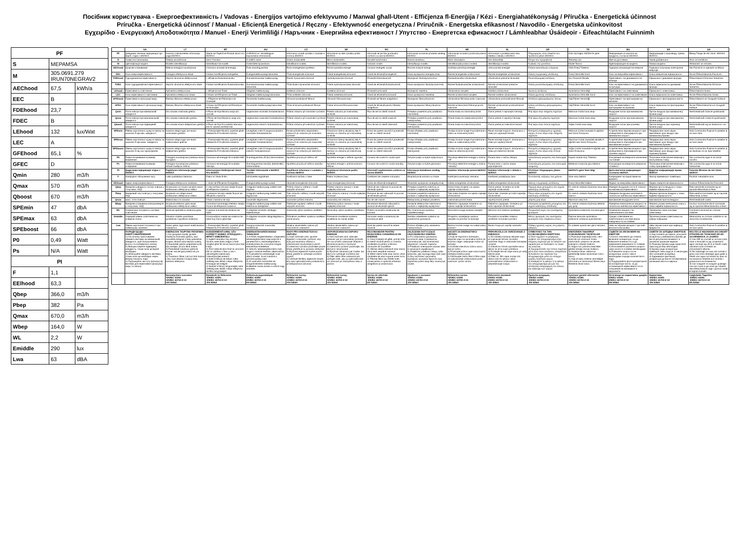Посібник користувача - Енергоефективність / Vadovas - Energijos vartojimo efektyvumo / Manwal għall-Utent - Effiċjenza fl-Enerġija / Kézi - Energiahatékonyság / Příručka - Energetická účinnost
Príručka - Energetická účinnosť / Manual - Eficiență Energetică / Ręczny - Efektywność energetyczna / Priručnik - Energetska efikasnost / Navodilo - Energetska učinkovitost
Εγχειρίδιο - Ενεργειακή Αποδοτικότητα / Manuel - Enerji Verimliliği / Наръчник - Енергийна ефективност / Упутство - Енергетска ефикасност / Lámhleabhar Úsáideoir - Éifeachtúlacht Fuinnimh
| PF | | |
| --- | --- | --- |
| S | MEPAMSA | |
| M | 305.0691.279 IRUN70NEGRAV2 | |
| AEChood | 67,5 | kWh/a |
| EEC | B | |
| FDEhood | 23,7 | |
| FDEC | B | |
| LEhood | 132 | lux/Wat |
| LEC | A | |
| GFEhood | 65,1 | % |
| GFEC | D | |
| Qmin | 280 | m3/h |
| Qmax | 570 | m3/h |
| Qboost | 670 | m3/h |
| SPEmin | 47 | dbA |
| SPEmax | 63 | dbA |
| SPEboost | 66 | dbA |
| P0 | 0,49 | Watt |
| Ps | N/A | Watt |
| PI | | |
| F | 1,1 | |
| EElhood | 63,3 | |
| Qbep | 366,0 | m3/h |
| Pbep | 382 | Pa |
| Qmax | 670,0 | m3/h |
| Wbep | 164,0 | W |
| WL | 2,2 | W |
| Emiddle | 290 | lux |
| Lwa | 63 | dBA |
| | UA | LT | MT | HU | CZ | SK | RO | PL | HR | SL | GR | TR | BG | SR | GA |
| --- | --- | --- | --- | --- | --- | --- | --- | --- | --- | --- | --- | --- | --- | --- | --- |
| PF | Довідкова технічна інформація про виріб, згідно з 65/2014 | Gaminio mikrokortelės informacija pagal 65/2014 | Skeda tat-Tagħrif tal-Prodott skont nru 65/2014 | A 65/2014 sz. terméklappal kapcsolatos információk | Informace o kartě výrobku v souladu s normou 65/2014 | Informácie na liste výrobku podľa 65/2014 | Informații de pe fișa produsului conform cu norma 65/2014 | Informacje na karcie produktu według 65/2014 | Informacije na kartici proizvoda prema 65/2014 | Informacije o podatkovnem listu izdelka v skladu s 65/2014 | Πληροφορίες στην πλακέτα του προϊόντος βάσει 65/2014 | Ürün fişi bilgisi, 65/2014'e göre | Информация за картата на продукта, съгласно 65/2014 | Информације о производу, према 65/2014 | Bileog Táirge de réir Uimh. 65/2014 |
| S | Назва постачальника | Tiekėjo pavadinimas | Isem il-fornitur | A szállító neve | Jméno dodavatele | Meno dodávateľa | Numele furnizorului | Nazwa dostawcy | Naziv dobavljača | Ime dobavitelja | Όνομα του προμηθευτή | Tedarikçi adı | Име на доставчик | Назив добављача | Ainm an tsoláthraí |
| M | Ідентифікація моделі | Modelio identifikacija | Identifikatur tal-mudell | A készülék típusszáma | Identifikace modelu | Identifikácia modelu | Indicativ model | Identyfikacja modelu | Identifikacijski podaci modela | Identifikacija modela | Κωδικός του μοντέλου | Model Tanımı | Идентификация на модела | Ознака модела | Aitheantóir an mhúnla |
| AEChood | Щорічне споживання | Metinis energijos suvartojimas | Il-konsum annwali tal-enerġija | Éves áramfogyasztás | Roční energetická spotřeba | Ročná spotreba energie | Consum energetic anual | Roczne zużycie energii | Godišnja potrošnja energije | Letna poraba energije | Ετήσια κατανάλωση ενέργειας | Yıllık Enerji Tüketimi | Годишна консумация на енергия | Годишња потрошња електричне енергије | Ídiú Fuinnimh in aghaidh na Bliana |
| EEC | Клас енергоефективності | Energijos efektyvumo klasė | Il-klassi tal-effiċjenza enerġetika | Energiahatékonysági besorolás | Třída energetické účinnosti | Trieda energetickej účinnosti | Clasă de eficiență energetică | Klasa wydajności energetycznej | Razred energetske učinkovitosti | Razred energetske učinkovitosti | Κλάση ενεργειακής απόδοσης | Enerji Verimlilik Sınıfı | Клас на енергийна ефективност | Класа енергетске ефикасности | Aicme Éifeachtúlachta Fuinnimh |
| FDEhood | Гідродинамічна ефективність | Skysčio dinaminis efektyvumas | L-effiċjenza fluwidodinamika | Áramlásdinamikai hatékonyság | Fluidní dynamická účinnost | Hydrodynamická účinnosť | Eficiență fluidodinamică | Wydajność fluidodynamiczna | Fluidodinamička učinkovitost | Učinkovitost pretočne dinamike | Ρευστοδυναμική απόδοση | Sıvı Dinamik Etkinlik | Ефективност на динамиката на флуида | Ефикасност динамике флуида | Éifeachtúlacht Dinimice Sreabhán |
| FDEC | Клас гідродинамічної ефективності | Skysčio dinaminio efektyvumo klasė | Il-klassi tal-effiċjenza fluwidodinamika | Áramlásdinamikai hatékonysági besorolás | Třída fluidní dynamické účinnosti | Trieda hydrodynamickej účinnosti | Clasă de eficiență fluidodinamică | Klasa wydajności fluidodynamicznej | Razred fluidodinamičke učinkovitosti | Razred učinkovitosti pretočne dinamike | Κλάση ρευστοδυναμικής απόδοσης | Enerji Verimlilik Sınıfı | Клас на ефективност на динамиката на флуида | Класа ефикасности динамике флуида | Aicme Éifeachtúlachta Dinimice Sreabhán |
| LEhood | Ефективність освітлення | Apšvietimo efektyvumas | L-effiċjenza tat-Tidwil | Világítási hatékonyság | Světelná účinnost | Svetelná účinnosť | Eficiență luminoasă | Wydajność świetlna | Učinkovitost rasvjete | Svetilna učinkovitost | Φωτεινή απόδοση | Aydınlatma Verimliliği | Ефективност на осветяване | Ефикасност осветљења | Éifeachtúlacht Solais |
| LEC | Клас ефективності освітлення | Apšvietimo efektyvumo klasė | Il-Klassi tal-Effiċjenza tat-Tidwil | Világítási hatékonysági besorolás | Třída světelné účinnosti | Trieda svetelnej účinnosti | Clasă de eficiență luminoasă | Klasa wydajności świetlnej | Razred učinkovitosti rasvjete | Razred svetilne učinkovitosti | Κλάση φωτεινής απόδοσης | Aydınlatma Verimlilik Sınıfı | Клас на ефективност на осветяване | Класа ефикасности осветљења | Aicme Éifeachtúlachta Solais |
| GFEhood | Ефективність фільтрації жиру | Riebalų filtravimo efektyvumas | L-Effiċjenza tal-Filtrazzjoni tal-Grassijiet | Zsírszűrési hatékonyság | Účinnost protitukové filtrace | Účinnosť filtrovania tuku | Eficiență de filtrare antigrăsimi | Wydajność filtracji tłuszczu | Učinkovitost filtriranja protiv masnoće | Učinkovitost protimaščobne filtracije | Απόδοση φιλτραρίσματος λίπους | Yağ Filtresi Verimliliği | Ефективност на филтриране на мазнини | Ефикасност филтрирања масти | Éifeachtúlacht um Scagadh Gréisce |
| GFEC | Клас ефективності фільтрації жиру | Riebalų filtravimo efektyvumo klasė | Il-Klassi tal-Effiċjenza tal-Filtrazzjoni tal-Grassijiet | Zsírszűrési hatékonysági besorolás | Třída účinnosti protitukové filtrace | Trieda účinnosti filtrovania tuku | Clasă de eficiență pentru filtrarea antigrăsimi | Klasa wydajności filtracji tłuszczu | Razred učinkovitosti filtriranja protiv masnoće | Razred učinkovitosti protimaščobne filtracije | Κλάση απόδοσης φιλτραρίσματος λίπους | Yağ Filtresi Verimlilik Sınıfı | Клас на ефективност на филтриране на мазнини | Класа ефикасности филтрирања масти | Aicme Éifeachtúlachta um Scagadh Gréisce |
| Qmin | Потік повітря при мінімальній швидкості | Oro srautas minimaliu greičiu | Il-Fluss tal-Arja Minimu waqt użu normali | Légáramlás minimális fordulatszámon | Průtok vzduchu při minimální rychlosti | Prietok vzduchu pri minimálnej rýchlosti | Flux de aer la viteză minimă | Przepływ powietrza przy prędkości minimalnej | Protok zraka na minimalnoj brzini | Zračni pretok z najmanjšo hitrostjo | Ροή αέρα στην ελάχιστη ταχύτητα | Minimum hızda hava akışı | Въздушен поток при минимална скорост | Проток ваздуха при минималној брзини рада | Aershreabhadh Íosta le gnáthúsáid |
| Qmax | Потік повітря при максимальній швидкості | Oro srautas maksimaliu greičiu | Il-Fluss tal-Arja Massimu waqt użu normali | Légáramlás maximális fordulatszámon | Průtok vzduchu při maximální rychlosti | Prietok vzduchu pri maximálnej rýchlosti | Flux de aer la viteză maximă | Przepływ powietrza przy prędkości maksymalnej | Protok zraka na maksimalnoj brzini | Zračni pretok z največjo hitrostjo | Ροή αέρα στη μέγιστη ταχύτητα | Maximum hızda hava akışı | Въздушен поток при максимална скорост | Проток ваздуха при максималној брзини рада | Aershreabhadh Uasta le gnáthúsáid |
| Qboost | Потік повітря при підвищеній швидкості | Oro srautas esant didėjančiam greičiui | Il-Fluss tal-Arja fil-modalità intensiva jew ta' qawwa addizzjonali | Légáramlás intenzív fordulatszámon | Průtok vzduchu při intenzivní rychlosti | Prietok vzduchu pri intenzívnej rýchlosti | Flux de aer la viteză intensivă | Przepływ powietrza przy prędkości intensywnej | Protok zraka na intenzivnoj brzini | Zračni pretok pri intenzivni hitrosti | Ροή αέρα στην έντονη ταχύτητα | Yoğun hızda hava akışı | Въздушен поток при усилена скорост | Проток ваздуха при појачаној брзини рада | Aershreabhadh ag an diansocrú / an socrú |
| SPEmin | Рівень акустичного шуму в повітрі за шкалою A при мін. швидкості. | Garsinio slėgio lygis ore esant minimaliam greičiui | L-Emissjonijiet Akustiċi, ippeżati għall-frekwenza A fil-veloċità minima | Levegőben mért A hangnyomásszint minimális fordulatszámon | Emise průměrného akustického výkonu A do vzduchu při minimální rychlosti | Vzduchom šírený akustický tlak A meraný vo vzduchu pri minimálnej rýchlosti | Emisii de putere sonoră A ponderată la aer cu viteză minimă | Emisja dźwięku przy prędkości minimalnej | Emisija zvučne snage A-ponderirane u zraku na minimalnoj brzini | Raven emisije hrupa A, izračunana v zraku pri najmanjši hitrosti | Εκπομπή σταθμισμένης ηχητικής ισχύος A στον αέρα στην ελάχιστη ταχύτητα | Minimum hızda havadaki A-ağırlıklı ses Gücü Emisyonu | A-претеглена звукова мощност при изхвърляне в атмосферата при минимална скорост | Пондерисана снага звука емитованог кроз ваздух при минималној брзини | Astú Cumhachta Fuaime A-ualaithe ar an luas íosta |
| SPEmax | Рівень акустичного шуму в повітрі за шкалою A при макс. швидкості. | Garsinio slėgio lygis ore esant maksimaliam greičiui | L-Emissjonijiet Akustiċi, ippeżati għall-frekwenza A fil-veloċità massima | Levegőben mért A hangnyomásszint maximális fordulatszámon | Emise průměrného akustického výkonu A do vzduchu při maximální rychlosti | Vzduchom šírený akustický tlak A meraný vo vzduchu pri maximálnej rýchlosti | Emisii de putere sonoră A ponderată la aer cu viteză maximă | Emisja dźwięku przy prędkości maksymalnej | Emisija zvučne snage A-ponderirane u zraku na maksimalnoj brzini | Raven emisije hrupa A, izračunana v zraku pri največji hitrosti | Εκπομπή σταθμισμένης ηχητικής ισχύος A στον αέρα στη μέγιστη ταχύτητα | Maximum hızda havadaki akustik A-ağırlıklı ses Gücü Emisyonu | A-претеглена звукова мощност при изхвърляне в атмосферата при максимална скорост | Пондерисана снага звука емитованог кроз ваздух при максималној брзини | Astú Cumhachta Fuaime A-ualaithe ar an luas uasta |
| SPEboost | Рівень акустичного шуму в повітрі за шкалою A під час прискорення. | Garsinio slėgio lygis ore esant didėjančiam greičiui | L-Emissjonijiet Akustiċi, ippeżati għall-frekwenza A fil-veloċità intensiva | Levegőben mért A hangnyomásszint intenzív fordulatszámon | Emise průměrného akustického výkonu A do vzduchu při intenzivní rychlosti | Vzduchom šírený akustický tlak A meraný vo vzduchu pri intenzívnej rýchlosti | Emisii de putere sonoră A ponderată la aer cu viteză intensivă | Emisja dźwięku przy prędkości intensywnej | Emisija zvučne snage A-ponderirane u zraku na intenzivnoj brzini | Raven emisije hrupa A, izračunana v zraku pri intenzivni hitrosti | Εκπομπή σταθμισμένης ηχητικής ισχύος A στον αέρα στην έντονη ταχύτητα | Yoğun hızda havadaki A-ağırlıklı ses Gücü Emisyonu | A-претеглена звукова мощност при изхвърляне в атмосферата при усилена скорост | Пондерисана снага звука емитованог кроз ваздух при појачаној брзини | Astú Cumhachta Fuaime A-ualaithe ar an dianluas nó an luas treisithe |
| P0 | Енергоспоживання в режимі вимкнення | Energijos suvartojimas prietaisui esant išjungtam | Il-konsum tal-enerġija fil-modalità Mitfi | Áramfogyasztás off (ki) üzemmódban | Spotřeba proudu při režimu off | Spotreba energie v režime vypnutia | Consum de curent în modul oprit | Zużycie prądu w trybie wyłączonym | Potrošnja električne energije u načinu "off" | Poraba toka v načinu izklopa | Κατανάλωση ρεύματος στη λειτουργία off | Kapalı modda Güç Tüketimi | Консумация на енергия в изключено състояние | Потрошња електричне енергије у искљученом стању | Ídiú cumhachta agus é sa mhód múchta |
| Ps | Енергоспоживання в режимі очікування | Energijos suvartojimas prietaisui dirbant budėjimo režimu | Il-konsum tal-enerġija fil-modalità Stennija | Áramfogyasztás standby (készenléti) üzemmódban | Spotřeba proudu při režimu standby | Spotreba energie v pohotovostnom režime | Consum de curent în modul standby | Zużycie prądu w trybie gotowości | Potrošnja električne energije u načinu "standby" | Poraba toka v načinu stanja pripravljenosti | Κατανάλωση ρεύματος στη λειτουργία αναμονής | Bekleme modunda güç tüketimi | Консумация на енергия в режим на готовност | Потрошња електричне енергије у стању приправности | Ídiú cumhachta agus é sa mhód fuireachais |
| PI | Додаткова інформація згідно з 66/2014 | Papildoma informacija pagal 66/2014 | Informazzjoni Addizzjonali skont Nru 66/2014 | További információk a 66/2014 szerint | Doplňkové informace v souladu s normou 66/2014 | Doplnkové informácie podľa 66/2014 | Informații suplimentare conform cu norma 66/2014 | Informacje dodatkowe według 66/2014 | Dodatne informacije prema 66/2014 | Dodatne informacije v skladu s 66/2014 | Επιπλέον πληροφορίες βάσει 66/2014 | 66/2014'e göre ilave bilgi | Допълнителна информация съгласно 66/2014 | Додатне информације према 66/2014 | Faisnéis Bhreise de réir Uimh. 66/2014 |
| F | Коефіцієнт збільшення часу | Laiko padidėjimo faktorius | Fattur ta' żieda fil-ħin | Időnövelési együttható | Koeficient nárůstu v čase | Faktor zvýšenia času | Coeficient de creștere a timpului | Współczynnik wzrostu w czasie | Koeficijent povećanja vremena | Koeficient podaljšanja časa | Συντελεστής αύξησης του χρόνου | Süre artış faktörü | Коефициент на нарастване на времето | Фактор временског повећања | Fachtóir méadaithe ama |
| EElhood | Індекс енергоефективності | Energijos efektyvumo indeksas | L-Indiċi tal-Effiċjenza Enerġetika | Energiahatékonysági mutató | Ukazatel energetické účinnosti | Index energetickej účinnosti | Indice de eficiență energetică | Wskaźnik wydajności energetycznej | Indeks energetske učinkovitosti | Indeks energetske učinkovitosti | Δείκτης ενεργειακής απόδοσης | Enerji Verimlilik İndeksi | Индекс на енергийна ефективност | Индекс енергетске ефикасности | Innéacs Éifeachtúlachta Fuinnimh |
| Qbep | Виміряна швидкість потоку повітря у точці макс. ККД | Išmatuotas oro srauto santykis esant didžiausiam efektyvumo taškui | Ir-rata tal-fluss tal-arja mkejla fil-punt tal-effiċjenza massima | A legjobb hatékonyság mellett mért légáram | Průtok vzduchu měřený v bodě nejvyšší účinnosti | Prietok vzduchu meraný v bode najlepšej účinnosti | Debit de aer măsurat în punctul de eficiență optimă | Przepływ powietrza mierzony w punkcie o najlepszej wydajności | Dotok zraka izmjeren na mjestu najbolje učinkovitosti | Zračni pretok, izmerjen pri točki največje učinkovitosti | Παροχή αέρα μετρημένη στο σημείο καλύτερης απόδοσης | En verimli noktada ölçülmüş hava akış oranı | Измерен въздушен поток в точката на най-висока ефективност | Мерени проток ваздуха у тачки највеће ефикасности | Ráta aersreafa tomhaiste ag an bpointe éifeachtúla is fearr |
| Pbep | Виміряний тиск повітря у точці макс. ККД | Išmatuoto oro slėgis esant didžiausiam efektyvumo taškui | Il-pressjoni tal-arja mkejla fil-punt tal-effiċjenza massima | A legjobb hatékonyság mellett mért légnyomás | Tlak vzduchu měřený v bodě nejvyšší účinnosti | Tlak vzduchu meraný v bode najlepšej účinnosti | Presiune de aer măsurată în punctul de eficiență optimă | Ciśnienie powietrza mierzone w punkcie o najlepszej wydajności | Tlak zraka izmjeren na mjestu najbolje učinkovitosti | Zračni tlak, izmerjen pri točki največje učinkovitosti | Πίεση αέρα μετρημένη στο σημείο καλύτερης απόδοσης | En verimli noktada ölçülmüş hava basıncı | Измерено въздушно налягане в точката на най-висока ефективност | Мерени притисак ваздуха у тачки највеће ефикасности | Ráta aerbhrú tomhaiste ag an bpointe éifeachtúla is fearr |
| Qmax | макс. потік повітря | Maksimalus oro srautas | Il-fluss massimu tal-arja | maximális légáramlás | maximální průtok vzduchu | maximálny tok vzduchu | flux de aer maxim | Maksymalny przepływ powietrza | maksimalni protok zraka | največji zračni pretok | μέγιστη ροή αέρα | Maximum akış hızı | максимален въздушен поток | максималан проток ваздуха | Aershreabhadh uasta |
| Wbep | Виміряна споживана електроенергія у точці макс. ККД | Išmatuota elektros galia esant didžiausiam efektyvumo taškui | Il-kontribut tal-enerġija elettrika mkejla fil-punt tal-effiċjenza massima | A legjobb hatékonyság mellett mért elektromos betáplálás | Elektrické napájení měřené v bodě nejvyšší účinnosti | Elektrický príkon meraný v bode najlepšej účinnosti | Alimentare electrică măsurată în punctul de eficiență optimă | Zasilanie elektryczne mierzone w punkcie o najlepszej wydajności | Električno napajanje izmjereno na mjestu najbolje učinkovitosti | Električno napajanje, izmerjeno pri točki največje učinkovitosti | Ηλεκτρική τροφοδοσία μετρημένη στο σημείο καλύτερης απόδοσης | En verimli noktada ölçülmüş elektrik güç girişi | Измерена електрическа мощност в точката на най-висока ефективност | Мерена улазна електрична снага у тачки највеће ефикасности | Ionchur cumhachta leictrí tomhaiste ag an bpointe éifeachtúlachta is fearr |
| WL | Номінальна потужність системи освітлення | Nominali apšvietimo sistemos galia | Il-qawwa nominali tas-sistema tat-tidwil | A világítási rendszer névleges teljesítménye | Jmenovitý výkon systému osvětlení | Nominálny výkon systému osvetlenia | Putere nominală a sistemului de iluminat | Moc znamionowa systemu oświetleniowego | Nominalna snaga sustava rasvjete | Nazivna moč sistema osvetljave | Ονομαστική ισχύς του συστήματος φωτισμού | Aydınlatma sisteminin nominal gücü | Номинална мощност на осветителната система | Номинална снага система осветљења | Cumhacht ainmniúil an chórais soilsithe |
| Emiddle | Середній рівень освітлення на поверхні плити | Vidutinis viryklės paviršiaus apvietimas i apvietimo sistemos | Il-luminazzjoni medja tas-sistema tat-tidwil fuq il-wiċċ għat-tisjir | A világítási rendszer átlagvilágítása a főzőlapon | Průměrné osvětlení systému osvětlení varné plochy | Priemerné osvetlenie systému osvetlenia na varnej doske | Iluminare medie a sistemului de iluminat pe plită | Średnie oświetlenie systemu na powierzchni gotowania | Prosječno osvjetljenje sustava rasvjete na površini za kuhanje | Povprečna osvetlitev sistema osvetlitve na kuhalni površini | Μέσος φωτισμός του συστήματος φωτισμού στην επιφάνεια εστιών | Pişirme alanında aydınlatma sisteminin ortalama aydınlatması | Средно осветяване на осветителната система върху повърхността за готвене | Просечна јачина осветљења на грејној површини | Meánsoilsiú an chórais soilsithe ar an dromchla cócaireachta |
| Lwa | Рівень акустичної потужності при найвищому значенні | Garso galios lygis esant aukščiausiam nustatymui | L-Emissjonijiet Akustiċi, ippeżati għall-frekwenza A fil-veloċità massima | Hangnyomásszint maximális beállításnál | Hladina akustického výkonu při maximálním nastavení | Hladina akustického výkonu pri maximálnom nastavení | Nivel de putere sonoră la setare maximă | Poziom dźwięku przy ustawieniu maksymalnym | Razina zvučne snage na maksimalnoj postavci | Raven hrupa pri najvišji nastavitvi | Στάθμη ηχητικής ισχύος στη μέγιστη ρύθμιση | En yüksek ayarda ses gücü seviyesi | Ниво на звукова мощност при най-високата настройка | Ниво звучне снаге при највишој вредности | Astú Cumhachta Fuaime A-ualaithe ar an luas uasta |
| | ПОРАДИ ЩОДО ЕНЕРГОЗБЕРЕЖЕННЯ 1) На початку приготування увімкніть витяжку на мінімальній швидкості, щоб контролювати вологу та позбавитися запаху. 2) Використовуйте підвищену швидкість, тільки коли це вкрай необхідно 3) Збільшуйте швидкість витяжки, тільки коли це необхідно через велику кількість пари 4) Підтримуйте чистоту фільтра(-ів) витяжки для ефективної фільтрації жиру та запаху. | ENERGIJOS TAUPYMO PATARIMAI 1) Kai įjungiate viryklę, įjunkite trauktuvą minimaliu greičiu, kad sumažėtų drėgmė ir būtų pašalintas kvapas verdant arba kepant maistą. 2) Naudokite greičio pagreitinimą tik tais atvejais, jei yra tikrai būtina. 3) Padidinkite trauktuvo greitį tik tuomet, kai dėl garų kiekio tai yra būtina. 4) Trauktuvo filtras (-ai) turi būti švarus (-ūs), kad riebalai ir kvapai būtų šalinami efektyviai. | SUĠĠERIMENTI GĦAL UŻU KORRETT SABIEX JITNAQQAS L-IMPATT AMBJENTALI: 1) Ixgħel l-estrattur fuq veloċità minima meta tibda ssajjar u ħalli mixgħul għal ftit minuti wara li jkun lest il-tisjir. 2) Żid il-veloċità biss f'każ ta' ammont kbir ta' duħħan u fwar u uża l-veloċità(jiet) intensiva(i) f'sitwazzjonijiet estremi. 3) Ibdel il-filtru(i) tal-faħam meta meħtieġ biex tikseb l-aħjar effiċjenza fit-tnaqqis tal-irwejjaħ. 4) Naddaf il-filtru(i) tal-grassijiet meta meħtieġ biex tikseb l-aħjar effiċjenza tal-filtru tal-grassijiet. | ENERGIATAKARÉKOSSÁGI TANÁCSOK 1) A főzés megkezdésekor a legkisebb sebességfokozaton kapcsolja be a páraelszívót a nedvességtartalom szabályozása és a konyhai szagok eltávolítása érdekében. 2) Intenzív sebességfokozatot csak nagyon indokolt esetben alkalmazzon 3) A páraelszívó sebességét csak akkor növelje, ha ez indokolt a gőzmennyiség miatt 4) Az optimális zsírszűrési és szagmentesítési hatékonyság érdekében tartsa tisztán a szűrőt vagy szűrőket. | RADY PRO ENERGETICKOU ÚSPORU: 1) Když začínáte vařit, spusťte digestoř s minimální rychlostí, aby byla pod kontrolou vlhkost a odstraňování kuchyňských pachů 2) Intenzivní rychlost používejte pouze tehdy, jestliže je to opravdu nezbytné 3) Rychlost digestoře zvyšte pouze tehdy, jestliže to vyžaduje množství výparů 4) Udržujte filtr/filtry digestoře čistý/é, aby byla optimalizována protituková a protizápachová účinnost. | ODPORÚČANIA NA ÚSPORU ENERGIE 1) Keď začínate variť, aktivujte odsávač pár pri minimálnej rýchlosti, čím sa umožní odsávanie vlhkosti a eliminácia pachov z kuchyne 2) Intenzívnu rýchlosť používajte, iba keď je to nevyhnutné 3) Rýchlosť odsávača pár zvýšte, iba keď si to vyžaduje množstvo pár 4) Filter alebo filtre odsávača pár udržujte čisté, aby sa optimalizovala ich účinnosť pri zachytávaní tuku a pachov | RECOMANDĂRI PENTRU REDUCEREA CONSUMULUI DE ENERGIE 1) Când începeți să gătiți, porniți hota la viteză minimă pentru a controla umiditatea și pentru a elimina mirosurile din bucătărie 2) Utilizați viteza intensivă doar atunci când este neapărat necesar 3) Măriți viteza hotei doar atunci când cantitatea de abur impune acest lucru 4) Păstrați filtrul sau filtrele hotei curate pentru a optimiza eficiența antigrăsimi și antimirosuri. | ZALECENIA DOTYCZĄCE OSZCZĘDNOŚCI ENERGII 1) Po rozpoczęciu gotowania, uruchomić okap z prędkością minimalną tak, aby kontrolować wilgotność i usuwać zapachy 2) Prędkości intensywne używać tylko w sytuacjach wyjątkowych 3) Zwiększać prędkość okapu, tylko wówczas, gdy wymaga tego ilość pary 4) Aby zachować optymalną wydajność usuwania tłuszczu oraz zapachów przez okap filtry muszą być czyste. | SAVJETI ZA ENERGETSKU UŠTEDU 1) Kad se započne s kuhanjem, uključite napu na minimalnu brzinu za kontrolu vlage i uklanjanje mirisa od kuhanja 2) Koristite intenzivnu brzinu samo kad je nužno 3) Povećajte brzinu nape samo kad to zahtijeva količina pare 4) Održavajte čistim filtar ili filtre nape za optimiziranje učinkovitosti protiv masnoće i protiv mirisa. | PRIPOROČILA ZA VARČEVANJE Z ENERGIJO 1) Ob začetku kuhanja vklopite napo pri najmanjši hitrosti, da lahko nadzirate vlago in odstranite kuhinjske vonjave. 2) Intenzivno hitrost uporabite samo takrat, ko je to nujno potrebno. 3) Povišajte hitrost nape samo pri večji količini pare. 4) Filter oz. filtri nape morajo biti vedno čisti za njihovo večjo protimaščobno učinkovitost in preprečevanje vonjav. | ΣΥΜΒΟΥΛΕΣ ΓΙΑ ΤΗΝ ΕΞΟΙΚΟΝΟΜΗΣΗ ΕΝΕΡΓΕΙΑΣ 1) Όταν αρχίζετε το μαγείρεμα, ανάβετε τον απορροφητήρα στην ελάχιστη ταχύτητα για να ελέγξετε την υγρασία και να εξαλείψετε τις οσμές της κουζίνας 2) Χρησιμοποιείτε την έντονη ταχύτητα μόνο όταν είναι απολύτως απαραίτητο 3) Αυξάνετε την ταχύτητα του απορροφητήρα μόνο αν υπάρχει μεγάλη ποσότητα ατμών 4) Καθαρίζετε το φίλτρο ή τα φίλτρα του απορροφητήρα για μια πιο αποδοτική απορρόφηση του λίπους και εξάλειψη των οσμών. | ENERJİDEN TASARRUF KONUSUNDAKİ TAVSİYELER 1) Pişirmeye başladığınızda, nem kontrolü için minimum hızda davlumbazı çalıştırın ve yemek kokularını ortadan kaldırın. 2) Yoğun hızı yalnızca kesinlikle gerekli olduğu zaman kullanın. 3) Sadece buhar miktarının gerektirdiği kadar davlumbaz hızını artırın. 4) Yağ ve koku önleme verimliliğini arttırmak için davlumbaz filtresi veya filtrelerini temiz tutun. | СЪВЕТИ ЗА ИКОНОМИЯ НА ЕНЕРГИЯ 1) Когато започвате да готвите, включете аспиратора, за да намалите влажността и да премахнете миризмата от готвене. 2) Използвайте усилената скорост само когато е особено необходимо. 3) Повишете скоростта на аспиратора, когато това е необходимо поради количеството пара. 4) Поддържайте филтъра/филтрите на аспиратора чисти, за да оптимизирате ефективността по отношение на мазнините и миризмите. | САВЕТИ ЗА ШТЕДЊУ ЕНЕРГИЈЕ 1) Кад почнете да кувате, укључите аспиратор у минималној брзини да бисте регулисали влажност и уклонили кухињске мирисе 2) Појачану брзину рада користите само кад је баш неопходно. 3) Брзину рада аспиратора повећајте само када је то неопходно због количине испарења. 4) Одржавајте филтер(е) аспиратора да бисте оптимизовали уклањање масти и мириса. | MOLTAÍ LE HAGHAIDH AN CHEART D'FHONN AN TIONCHAR AR AN GCOMHSHAOL A LAGHDÚ: 1) Cas AIR an cochall ar an luas íosta nuair a thosóidh tú ag cócaireacht agus coinnigh ag rith é ar feadh cúpla nóiméad nuair a bheidh an chócaireacht déanta. 2) Ná méadaigh an luas ach amháin i gcás cuid mhór deataigh agus gaile a bheith ann agus ná húsáid an luas nó na luasanna treisithe ach amháin i gcásanna tromchúiseacha. 3) Cuir scagaire nó scagairí gualaigh nua ann nuair is gá ionas go mbeidh dea-éifeachtúlacht aige i gcónaí maidir le laghdú bolaidh. |
| | | Normatyvinės nuorodos -EN/IEC 61591 -EN/IEC 60704-2-13 -EN 50564 | Standards ta Referenza -EN/IEC 61591 -EN/IEC 60704-2-13 -EN 50564 | Referencia jogszabályok: EN/IEC 61591 EN/IEC 60704-2-13 EN 50564 | Referenční normy: -EN/IEC 61591 -EN/IEC 60704-2-13 -EN 50564 | Referenčné normy: -EN/IEC 61591 -EN/IEC 60704-2-13 -EN 50564 | Norme de referință: -EN/IEC 61591 -EN/IEC 60704-2-13 EN 50564 | Zgodność z normami: -EN/IEC 61591 -EN/IEC 60704-2-13 -EN 50564 | Referentne norme: -EN/IEC 61591 -EN/IEC 60704-2-13 -EN 50564 | Referenčni standardi: EN/IEC 61591 EN/IEC 60704-2-13 -EN 50564 | Πρότυπα αναφοράς: -EN/IEC 61591 -EN/IEC 60704-2-13 -EN 50564 | Uyulması gerekli referanslar: -EN/IEC 61591 -EN/IEC 60704-2-13 -EN 50564 | Източници на нормативна уредба: EN/IEC 61591 EN/IEC 60704-2-13 EN 50564 | Нормативи: -EN/IEC 61591 -EN/IEC 60704-2-13 -EN 50564 | Caighdeáin Tagartha: -EN/IEC 61591 -EN/IEC 60704-2-13 EN 50564 |